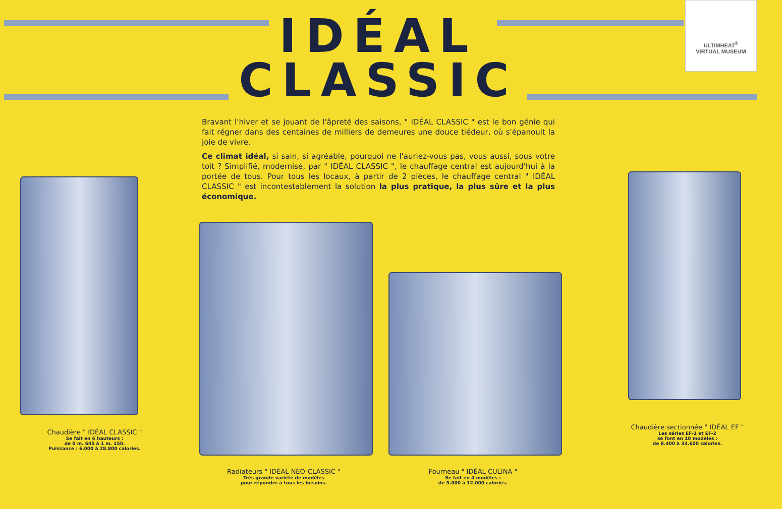ULTIMHEAT<sup>®</sup>
VIRTUAL MUSEUM
IDÉAL
CLASSIC
Bravant l'hiver et se jouant de l'âpreté des saisons, " IDÉAL CLASSIC " est le bon génie qui fait régner dans des centaines de milliers de demeures une douce tiédeur, où s'épanouit la joie de vivre.
Ce climat idéal, si sain, si agréable, pourquoi ne l'auriez-vous pas, vous aussi, sous votre toit ? Simplifié, modernisé, par " IDÉAL CLASSIC ", le chauffage central est aujourd'hui à la portée de tous. Pour tous les locaux, à partir de 2 pièces, le chauffage central " IDÉAL CLASSIC " est incontestablement la solution la plus pratique, la plus sûre et la plus économique.
Chaudière " IDÉAL CLASSIC "
Se fait en 6 hauteurs :
de 0 m. 645 à 1 m. 150.
Puissance : 6.000 à 28.800 calories.
Radiateurs " IDÉAL NÉO-CLASSIC "
Très grande variété de modèles
pour répondre à tous les besoins.
Fourneau " IDÉAL CULINA "
Se fait en 4 modèles :
de 5.000 à 12.000 calories.
Chaudière sectionnée " IDÉAL EF "
Les séries EF-1 et EF-2
se font en 10 modèles :
de 8.400 à 33.600 calories.